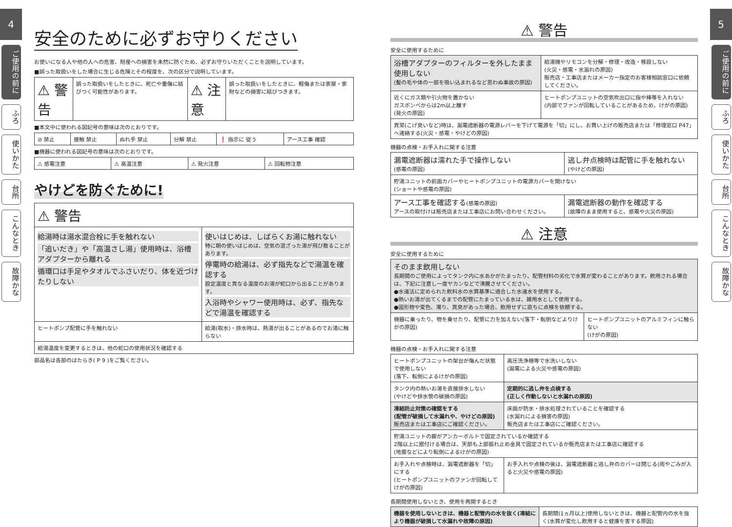4
ご使用の前に
ふろ
使いかた
台所
こんなとき
故障かな
安全のために必ずお守りください
お使いになる人や他の人への危害、財産への損害を未然に防ぐため、必ずお守りいただくことを説明しています。
■誤った取扱いをした場合に生じる危険とその程度を、次の区分で説明しています。
| ⚠ 警告 | 誤った取扱いをしたときに、死亡や重傷に結びつく可能性があります。 | ⚠ 注意 | 誤った取扱いをしたときに、軽傷または家屋・家財などの損害に結びつきます。 |
■本文中に使われる図記号の意味は次のとおりです。
| ⊘ 禁止 | 接触 禁止 | ぬれ手 禁止 | 分解 禁止 | ❗ 指示に 従う | アース工事 確認 |
■機器に使われる図記号の意味は次のとおりです。
| ⚠ 感電注意 | ⚠ 高温注意 | ⚠ 発火注意 | ⚠ 回転物注意 |
やけどを防ぐために!
| ⚠ 警告 | |
| 給湯時は湯水混合栓に手を触れない 「追いだき」や「高温さし湯」使用時は、浴槽アダプターから離れる 循環口は手足やタオルでふさいだり、体を近づけたりしない | 使いはじめは、しばらくお湯に触れない 特に朝の使いはじめは、空気の混ざった湯が飛び散ることがあります。 停電時の給湯は、必ず指先などで湯温を確認する 設定温度と異なる温度のお湯が蛇口から出ることがあります。 入浴時やシャワー使用時は、必ず、指先などで湯温を確認する |
| ヒートポンプ配管に手を触れない | 給湯(取水)・排水時は、熱湯が出ることがあるのでお湯に触らない |
| 給湯温度を変更するときは、他の蛇口の使用状況を確認する | |
部品名は各部のはたらき( P 9 )をご覧ください。
⚠ 警告
安全に使用するために
| 浴槽アダプターのフィルターを外したまま使用しない (髪の毛や体の一部を吸い込まれるなど思わぬ事故の原因) | 給湯機やリモコンを分解・修理・改造・移設しない (火災・感電・水漏れの原因) 販売店・工事店またはメーカー指定のお客様相談窓口に依頼してください。 |
| 近くにガス類や引火物を置かない ガスボンベからは2m以上離す (発火の原因) | ヒートポンプユニットの空気吹出口に指や棒等を入れない (内部でファンが回転していることがあるため、けがの原因) |
| 異常(こげ臭いなど)時は、漏電遮断器の電源レバーを下げて電源を「切」にし、お買い上げの販売店または「修理窓口 P47」へ連絡する(火災・感電・やけどの原因) | |
機器の点検・お手入れに関する注意
| 漏電遮断器は濡れた手で操作しない (感電の原因) | 逃し弁点検時は配管に手を触れない (やけどの原因) |
| 貯湯ユニットの前面カバーやヒートポンプユニットの電源カバーを開けない (ショートや感電の原因) | |
| アース工事を確認する (感電の原因) アースの取付けは販売店または工事店にお問い合わせください。 | 漏電遮断器の動作を確認する (故障のまま使用すると、感電や火災の原因) |
⚠ 注意
安全に使用するために
| そのまま飲用しない 長期間のご使用によってタンク内に水あかがたまったり、配管材料の劣化で水質が変わることがあります。飲用される場合は、下記に注意し一度ヤカンなどで沸騰させてください。 ●水道法に定められた飲料水の水質基準に適合した水道水を使用する。 ●熱いお湯が出てくるまでの配管にたまっている水は、雑用水として使用する。 ●固形物や変色、濁り、異臭があった場合、飲用せずに直ちに点検を依頼する。 | |
| 機器に乗ったり、物を乗せたり、配管に力を加えない(落下・転倒などよりけがの原因) | ヒートポンプユニットのアルミフィンに触らない (けがの原因) |
機器の点検・お手入れに関する注意
| ヒートポンプユニットの架台が傷んだ状態で使用しない (落下、転倒によるけがの原因) | 高圧洗浄機等で水洗いしない (漏電による火災や感電の原因) |
| タンク内の熱いお湯を直接排水しない (やけどや排水管の破損の原因) | 定期的に逃し弁を点検する (正しく作動しないと水漏れの原因) |
| 凍結防止対策の確認をする (配管が破損して水漏れや、やけどの原因) 販売店または工事店にご確認ください。 | 床面が防水・排水処理されていることを確認する (水漏れによる損害の原因) 販売店または工事店にご確認ください。 |
| 貯湯ユニットの脚がアンカーボルトで固定されているか確認する 2階以上に据付ける場合は、天部も上部振れ止め金具で固定されているか販売店または工事店に確認する (地震などにより転倒によるけがの原因) | |
| お手入れや点検時は、漏電遮断器を「切」にする (ヒートポンプユニットのファンが回転してけがの原因) | お手入れや点検の後は、漏電遮断器と逃し弁のカバーは閉じる(雨やごみが入ると火災や感電の原因) |
長期間使用しないとき、使用を再開するとき
| 機器を使用しないときは、機器と配管内の水を抜く(凍結により機器が破損して水漏れや故障の原因) | 長期間(1ヵ月以上)使用しないときは、機器と配管内の水を抜く(水質が変化し飲用すると健康を害する原因) |
5
ご使用の前に
ふろ
使いかた
台所
こんなとき
故障かな